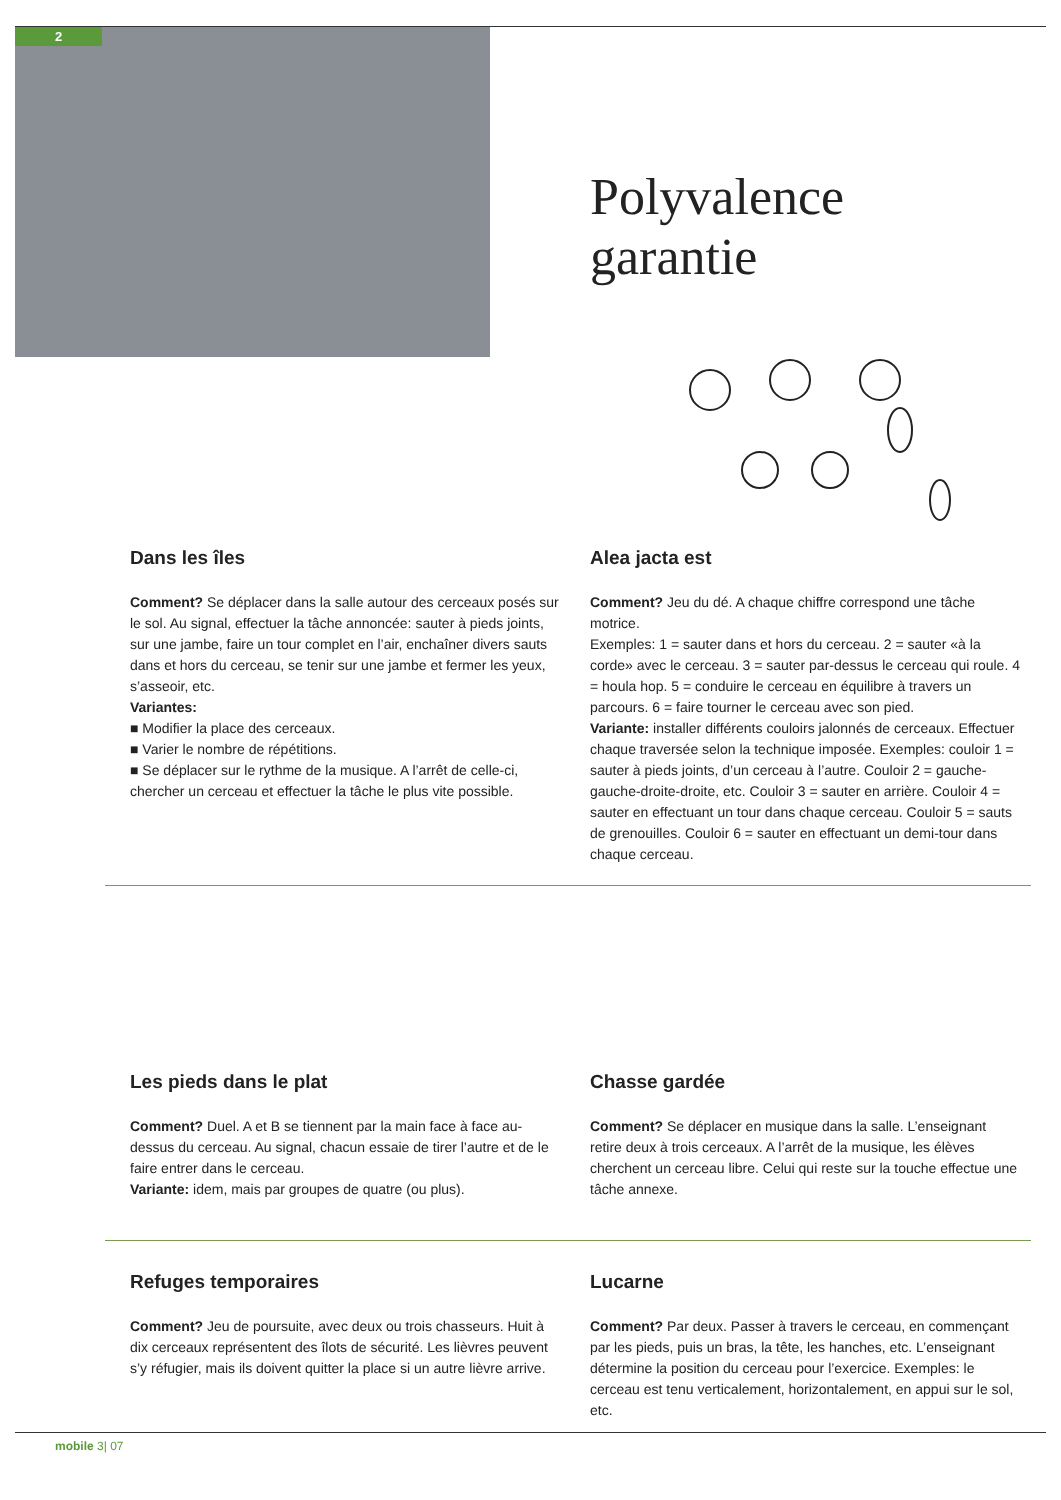2
Polyvalence
garantie
Dans les îles
Comment? Se déplacer dans la salle autour des cerceaux posés sur le sol. Au signal, effectuer la tâche annoncée: sauter à pieds joints, sur une jambe, faire un tour complet en l’air, enchaîner divers sauts dans et hors du cerceau, se tenir sur une jambe et fermer les yeux, s’asseoir, etc.
Variantes:
■ Modifier la place des cerceaux.
■ Varier le nombre de répétitions.
■ Se déplacer sur le rythme de la musique. A l’arrêt de celle-ci, chercher un cerceau et effectuer la tâche le plus vite possible.
Alea jacta est
Comment? Jeu du dé. A chaque chiffre correspond une tâche motrice.
Exemples: 1 = sauter dans et hors du cerceau. 2 = sauter «à la corde» avec le cerceau. 3 = sauter par-dessus le cerceau qui roule. 4 = houla hop. 5 = conduire le cerceau en équilibre à travers un parcours. 6 = faire tourner le cerceau avec son pied.
Variante: installer différents couloirs jalonnés de cerceaux. Effectuer chaque traversée selon la technique imposée. Exemples: couloir 1 = sauter à pieds joints, d’un cerceau à l’autre. Couloir 2 = gauche-gauche-droite-droite, etc. Couloir 3 = sauter en arrière. Couloir 4 = sauter en effectuant un tour dans chaque cerceau. Couloir 5 = sauts de grenouilles. Couloir 6 = sauter en effectuant un demi-tour dans chaque cerceau.
Les pieds dans le plat
Comment? Duel. A et B se tiennent par la main face à face au-dessus du cerceau. Au signal, chacun essaie de tirer l’autre et de le faire entrer dans le cerceau.
Variante: idem, mais par groupes de quatre (ou plus).
Chasse gardée
Comment? Se déplacer en musique dans la salle. L’enseignant retire deux à trois cerceaux. A l’arrêt de la musique, les élèves cherchent un cerceau libre. Celui qui reste sur la touche effectue une tâche annexe.
Refuges temporaires
Comment? Jeu de poursuite, avec deux ou trois chasseurs. Huit à dix cerceaux représentent des îlots de sécurité. Les lièvres peuvent s’y réfugier, mais ils doivent quitter la place si un autre lièvre arrive.
Lucarne
Comment? Par deux. Passer à travers le cerceau, en commençant par les pieds, puis un bras, la tête, les hanches, etc. L’enseignant détermine la position du cerceau pour l’exercice. Exemples: le cerceau est tenu verticalement, horizontalement, en appui sur le sol, etc.
mobile 3| 07